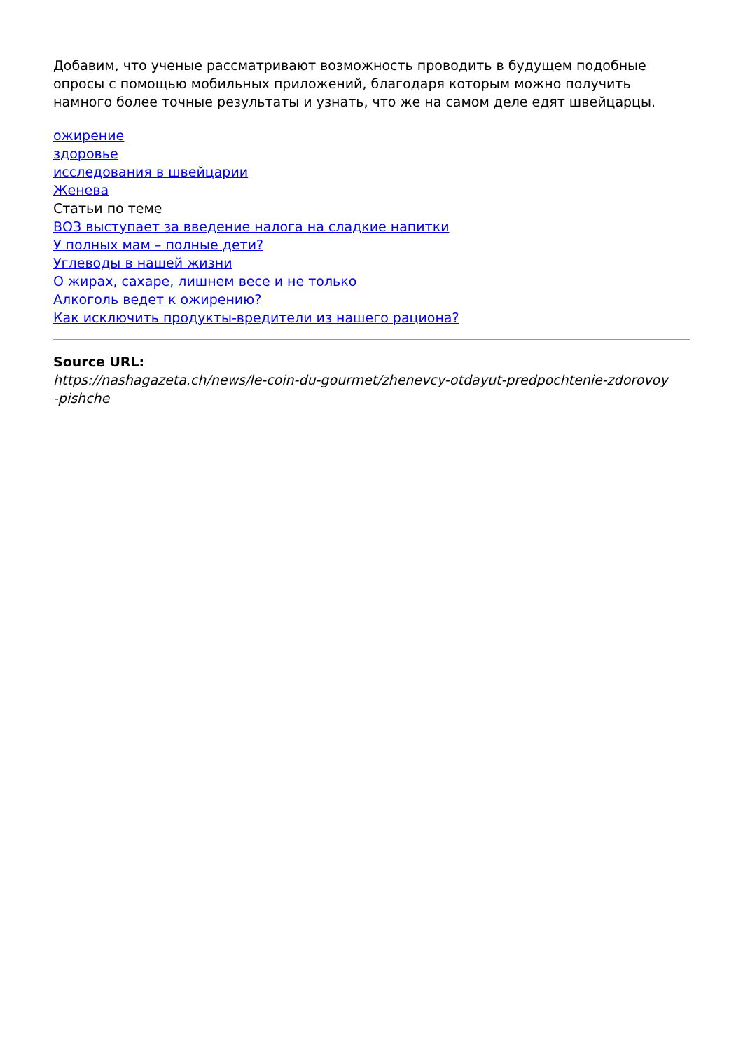Добавим, что ученые рассматривают возможность проводить в будущем подобные опросы с помощью мобильных приложений, благодаря которым можно получить намного более точные результаты и узнать, что же на самом деле едят швейцарцы.
ожирение
здоровье
исследования в швейцарии
Женева
Статьи по теме
ВОЗ выступает за введение налога на сладкие напитки
У полных мам – полные дети?
Углеводы в нашей жизни
О жирах, сахаре, лишнем весе и не только
Алкоголь ведет к ожирению?
Как исключить продукты-вредители из нашего рациона?
Source URL:
https://nashagazeta.ch/news/le-coin-du-gourmet/zhenevcy-otdayut-predpochtenie-zdorovoy
-pishche